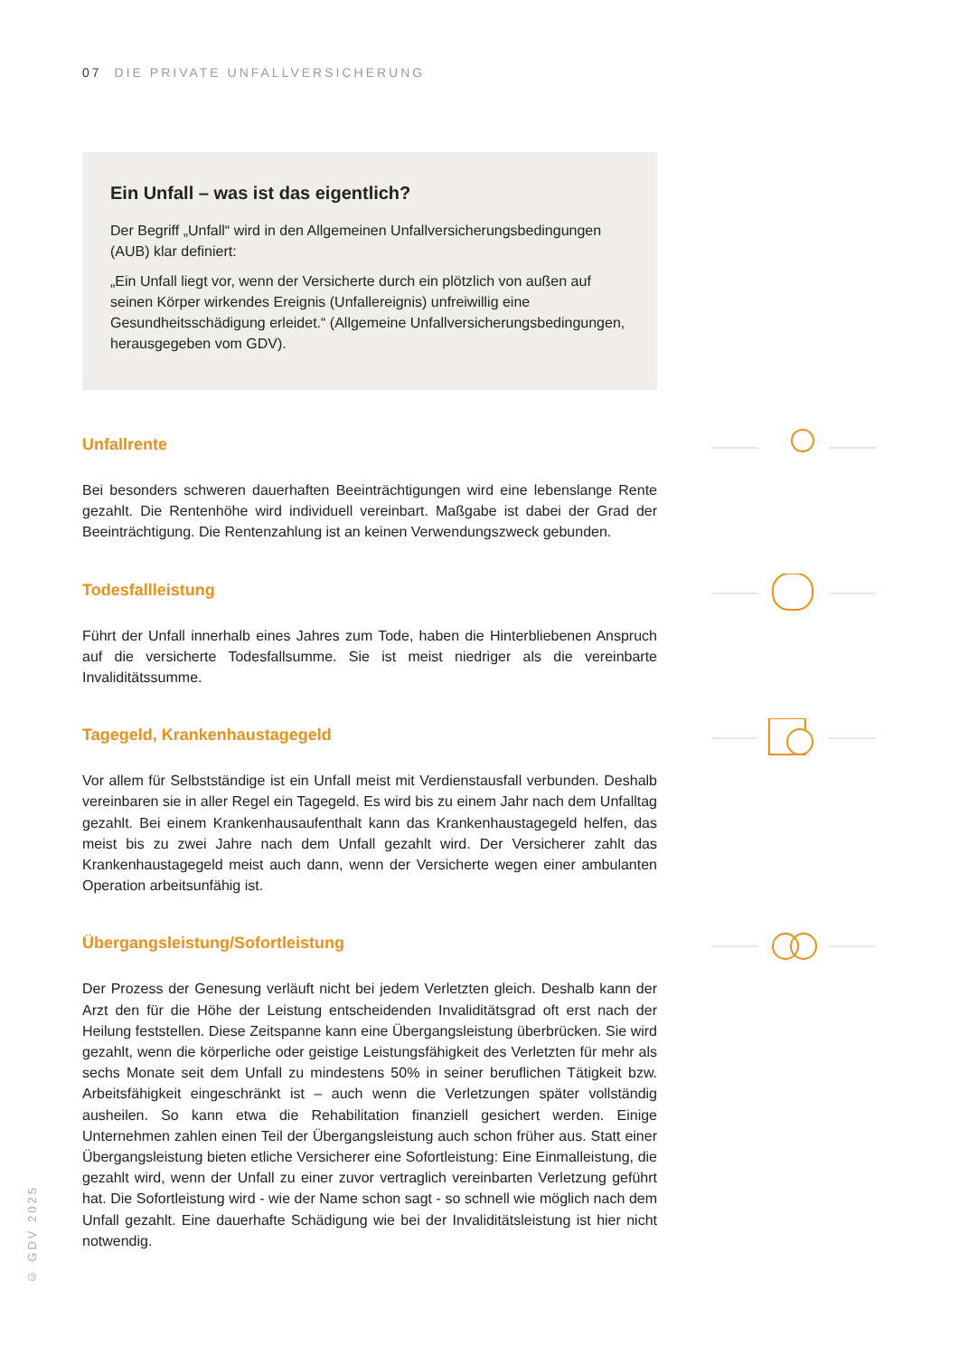07 DIE PRIVATE UNFALLVERSICHERUNG
Ein Unfall – was ist das eigentlich?
Der Begriff „Unfall“ wird in den Allgemeinen Unfallversicherungsbedingungen (AUB) klar definiert:
„Ein Unfall liegt vor, wenn der Versicherte durch ein plötzlich von außen auf seinen Körper wirkendes Ereignis (Unfallereignis) unfreiwillig eine Gesundheitsschädigung erleidet.“ (Allgemeine Unfallversicherungsbedingungen, herausgegeben vom GDV).
Unfallrente
Bei besonders schweren dauerhaften Beeinträchtigungen wird eine lebenslange Rente gezahlt. Die Rentenhöhe wird individuell vereinbart. Maßgabe ist dabei der Grad der Beeinträchtigung. Die Rentenzahlung ist an keinen Verwendungszweck gebunden.
Todesfallleistung
Führt der Unfall innerhalb eines Jahres zum Tode, haben die Hinterbliebenen Anspruch auf die versicherte Todesfallsumme. Sie ist meist niedriger als die vereinbarte Invaliditätssumme.
Tagegeld, Krankenhaustagegeld
Vor allem für Selbstständige ist ein Unfall meist mit Verdienstausfall verbunden. Deshalb vereinbaren sie in aller Regel ein Tagegeld. Es wird bis zu einem Jahr nach dem Unfalltag gezahlt. Bei einem Krankenhausaufenthalt kann das Krankenhaustagegeld helfen, das meist bis zu zwei Jahre nach dem Unfall gezahlt wird. Der Versicherer zahlt das Krankenhaustagegeld meist auch dann, wenn der Versicherte wegen einer ambulanten Operation arbeitsunfähig ist.
Übergangsleistung/Sofortleistung
Der Prozess der Genesung verläuft nicht bei jedem Verletzten gleich. Deshalb kann der Arzt den für die Höhe der Leistung entscheidenden Invaliditätsgrad oft erst nach der Heilung feststellen. Diese Zeitspanne kann eine Übergangsleistung überbrücken. Sie wird gezahlt, wenn die körperliche oder geistige Leistungsfähigkeit des Verletzten für mehr als sechs Monate seit dem Unfall zu mindestens 50% in seiner beruflichen Tätigkeit bzw. Arbeitsfähigkeit eingeschränkt ist – auch wenn die Verletzungen später vollständig ausheilen. So kann etwa die Rehabilitation finanziell gesichert werden. Einige Unternehmen zahlen einen Teil der Übergangsleistung auch schon früher aus. Statt einer Übergangsleistung bieten etliche Versicherer eine Sofortleistung: Eine Einmalleistung, die gezahlt wird, wenn der Unfall zu einer zuvor vertraglich vereinbarten Verletzung geführt hat. Die Sofortleistung wird - wie der Name schon sagt - so schnell wie möglich nach dem Unfall gezahlt. Eine dauerhafte Schädigung wie bei der Invaliditätsleistung ist hier nicht notwendig.
© GDV 2025